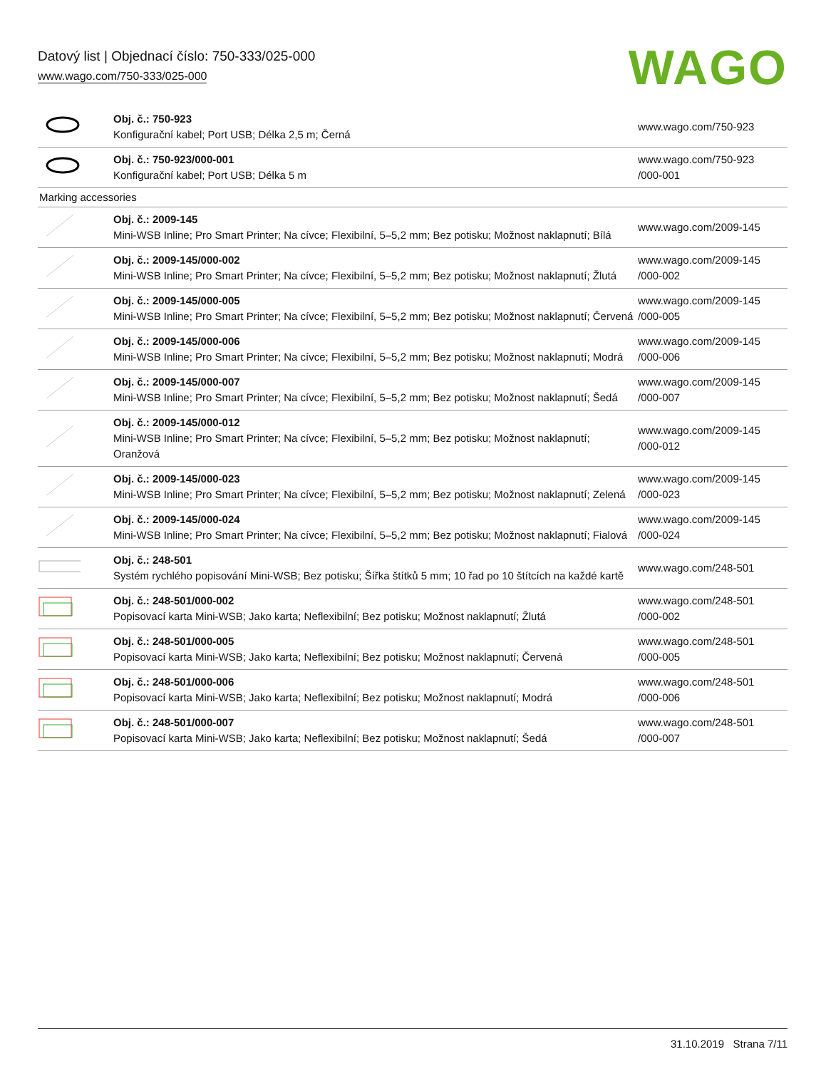Datový list | Objednací číslo: 750-333/025-000
www.wago.com/750-333/025-000
WAGO
| | Obj. č.: 750-923 Konfigurační kabel; Port USB; Délka 2,5 m; Černá | www.wago.com/750-923 |
| | Obj. č.: 750-923/000-001 Konfigurační kabel; Port USB; Délka 5 m | www.wago.com/750-923 /000-001 |
| Marking accessories | | |
| | Obj. č.: 2009-145 Mini-WSB Inline; Pro Smart Printer; Na cívce; Flexibilní, 5–5,2 mm; Bez potisku; Možnost naklapnutí; Bílá | www.wago.com/2009-145 |
| | Obj. č.: 2009-145/000-002 Mini-WSB Inline; Pro Smart Printer; Na cívce; Flexibilní, 5–5,2 mm; Bez potisku; Možnost naklapnutí; Žlutá | www.wago.com/2009-145 /000-002 |
| | Obj. č.: 2009-145/000-005 Mini-WSB Inline; Pro Smart Printer; Na cívce; Flexibilní, 5–5,2 mm; Bez potisku; Možnost naklapnutí; Červená | www.wago.com/2009-145 /000-005 |
| | Obj. č.: 2009-145/000-006 Mini-WSB Inline; Pro Smart Printer; Na cívce; Flexibilní, 5–5,2 mm; Bez potisku; Možnost naklapnutí; Modrá | www.wago.com/2009-145 /000-006 |
| | Obj. č.: 2009-145/000-007 Mini-WSB Inline; Pro Smart Printer; Na cívce; Flexibilní, 5–5,2 mm; Bez potisku; Možnost naklapnutí; Šedá | www.wago.com/2009-145 /000-007 |
| | Obj. č.: 2009-145/000-012 Mini-WSB Inline; Pro Smart Printer; Na cívce; Flexibilní, 5–5,2 mm; Bez potisku; Možnost naklapnutí; Oranžová | www.wago.com/2009-145 /000-012 |
| | Obj. č.: 2009-145/000-023 Mini-WSB Inline; Pro Smart Printer; Na cívce; Flexibilní, 5–5,2 mm; Bez potisku; Možnost naklapnutí; Zelená | www.wago.com/2009-145 /000-023 |
| | Obj. č.: 2009-145/000-024 Mini-WSB Inline; Pro Smart Printer; Na cívce; Flexibilní, 5–5,2 mm; Bez potisku; Možnost naklapnutí; Fialová | www.wago.com/2009-145 /000-024 |
| | Obj. č.: 248-501 Systém rychlého popisování Mini-WSB; Bez potisku; Šířka štítků 5 mm; 10 řad po 10 štítcích na každé kartě | www.wago.com/248-501 |
| | Obj. č.: 248-501/000-002 Popisovací karta Mini-WSB; Jako karta; Neflexibilní; Bez potisku; Možnost naklapnutí; Žlutá | www.wago.com/248-501 /000-002 |
| | Obj. č.: 248-501/000-005 Popisovací karta Mini-WSB; Jako karta; Neflexibilní; Bez potisku; Možnost naklapnutí; Červená | www.wago.com/248-501 /000-005 |
| | Obj. č.: 248-501/000-006 Popisovací karta Mini-WSB; Jako karta; Neflexibilní; Bez potisku; Možnost naklapnutí; Modrá | www.wago.com/248-501 /000-006 |
| | Obj. č.: 248-501/000-007 Popisovací karta Mini-WSB; Jako karta; Neflexibilní; Bez potisku; Možnost naklapnutí; Šedá | www.wago.com/248-501 /000-007 |
31.10.2019 Strana 7/11